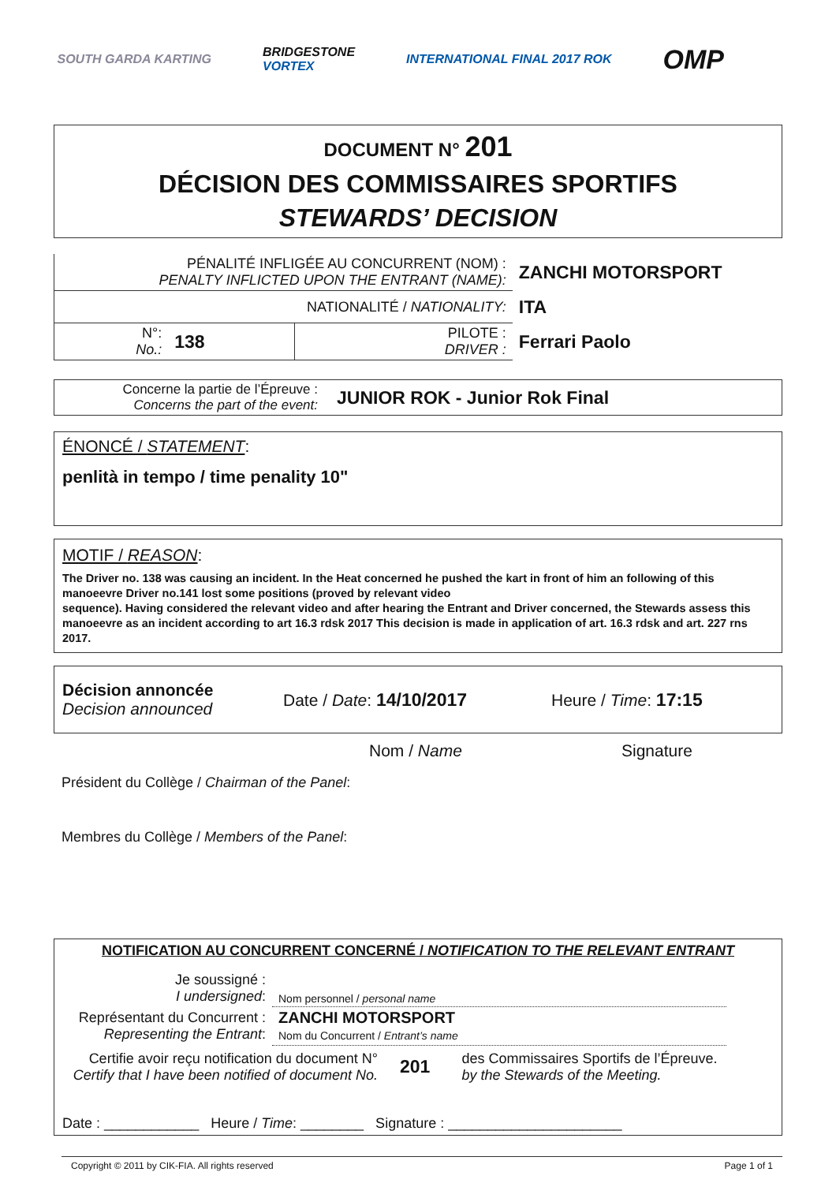SOUTH GARDA KARTING BRIDGESTONE
VORTEX INTERNATIONAL FINAL 2017 ROK OMP
DOCUMENT N° 201
DÉCISION DES COMMISSAIRES SPORTIFS
STEWARDS’ DECISION
| PÉNALITÉ INFLIGÉE AU CONCURRENT (NOM) : PENALTY INFLICTED UPON THE ENTRANT (NAME): | | | ZANCHI MOTORSPORT |
| NATIONALITÉ / NATIONALITY: | | | ITA |
| N°: No.: | 138 | PILOTE : DRIVER : | Ferrari Paolo |
Concerne la partie de l’Épreuve :
Concerns the part of the event:
JUNIOR ROK - Junior Rok Final
ÉNONCÉ / STATEMENT:
penlità in tempo / time penality 10"
MOTIF / REASON:
The Driver no. 138 was causing an incident. In the Heat concerned he pushed the kart in front of him an following of this manoeevre Driver no.141 lost some positions (proved by relevant video
sequence). Having considered the relevant video and after hearing the Entrant and Driver concerned, the Stewards assess this manoeevre as an incident according to art 16.3 rdsk 2017 This decision is made in application of art. 16.3 rdsk and art. 227 rns 2017.
Décision annoncée
Decision announced
Date / Date: 14/10/2017 Heure / Time: 17:15
Nom / Name Signature
Président du Collège / Chairman of the Panel:
Membres du Collège / Members of the Panel:
NOTIFICATION AU CONCURRENT CONCERNÉ / NOTIFICATION TO THE RELEVANT ENTRANT
| Je soussigné : I undersigned : | Nom personnel / personal name |
| Représentant du Concurrent : Representing the Entrant : | ZANCHI MOTORSPORT Nom du Concurrent / Entrant’s name |
Certifie avoir reçu notification du document N°
Certify that I have been notified of document No.
201
des Commissaires Sportifs de l’Épreuve.
by the Stewards of the Meeting.
Date : ____________ Heure / Time: ________ Signature : ______________________
Copyright © 2011 by CIK-FIA. All rights reserved Page 1 of 1